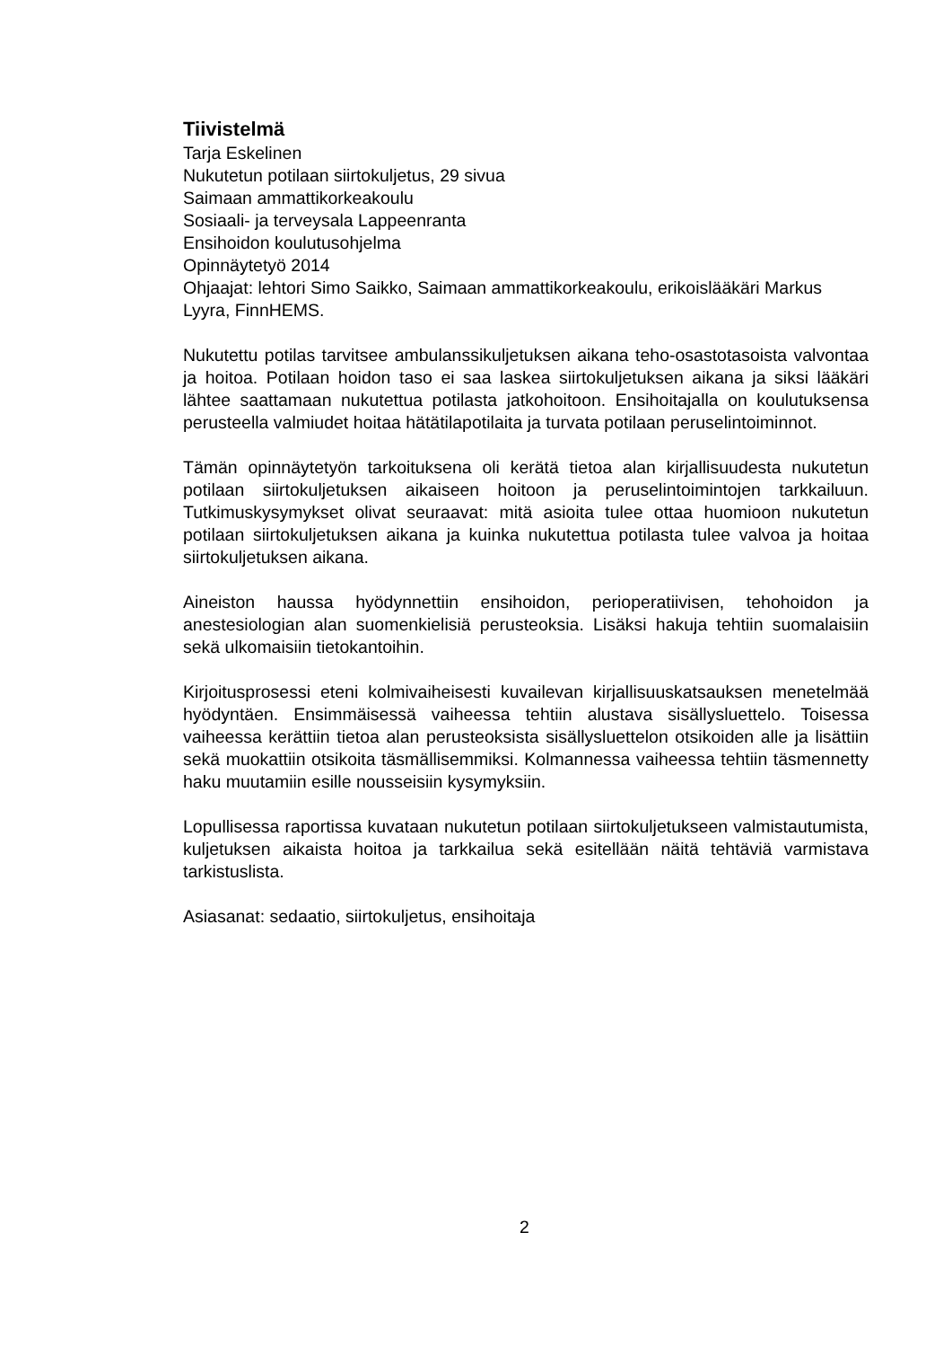Tiivistelmä
Tarja Eskelinen
Nukutetun potilaan siirtokuljetus, 29 sivua
Saimaan ammattikorkeakoulu
Sosiaali- ja terveysala Lappeenranta
Ensihoidon koulutusohjelma
Opinnäytetyö 2014
Ohjaajat: lehtori Simo Saikko, Saimaan ammattikorkeakoulu, erikoislääkäri Markus Lyyra, FinnHEMS.
Nukutettu potilas tarvitsee ambulanssikuljetuksen aikana teho-osastotasoista valvontaa ja hoitoa. Potilaan hoidon taso ei saa laskea siirtokuljetuksen aikana ja siksi lääkäri lähtee saattamaan nukutettua potilasta jatkohoitoon. Ensihoitajalla on koulutuksensa perusteella valmiudet hoitaa hätätilapotilaita ja turvata potilaan peruselintoiminnot.
Tämän opinnäytetyön tarkoituksena oli kerätä tietoa alan kirjallisuudesta nukutetun potilaan siirtokuljetuksen aikaiseen hoitoon ja peruselintoimintojen tarkkailuun. Tutkimuskysymykset olivat seuraavat: mitä asioita tulee ottaa huomioon nukutetun potilaan siirtokuljetuksen aikana ja kuinka nukutettua potilasta tulee valvoa ja hoitaa siirtokuljetuksen aikana.
Aineiston haussa hyödynnettiin ensihoidon, perioperatiivisen, tehohoidon ja anestesiologian alan suomenkielisiä perusteoksia. Lisäksi hakuja tehtiin suomalaisiin sekä ulkomaisiin tietokantoihin.
Kirjoitusprosessi eteni kolmivaiheisesti kuvailevan kirjallisuuskatsauksen menetelmää hyödyntäen. Ensimmäisessä vaiheessa tehtiin alustava sisällysluettelo. Toisessa vaiheessa kerättiin tietoa alan perusteoksista sisällysluettelon otsikoiden alle ja lisättiin sekä muokattiin otsikoita täsmällisemmiksi. Kolmannessa vaiheessa tehtiin täsmennetty haku muutamiin esille nousseisiin kysymyksiin.
Lopullisessa raportissa kuvataan nukutetun potilaan siirtokuljetukseen valmistautumista, kuljetuksen aikaista hoitoa ja tarkkailua sekä esitellään näitä tehtäviä varmistava tarkistuslista.
Asiasanat: sedaatio, siirtokuljetus, ensihoitaja
2